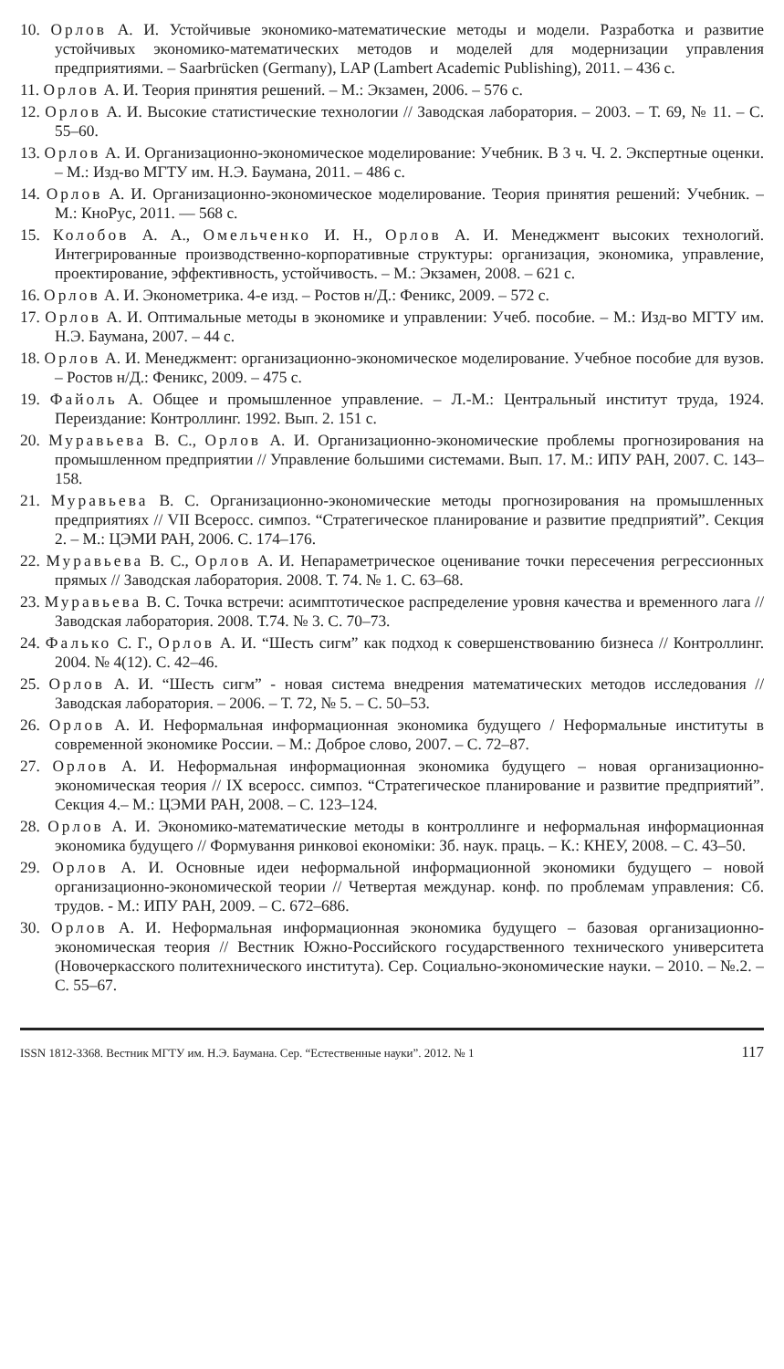10. Орлов А. И. Устойчивые экономико-математические методы и модели. Разработка и развитие устойчивых экономико-математических методов и моделей для модернизации управления предприятиями. – Saarbrücken (Germany), LAP (Lambert Academic Publishing), 2011. – 436 с.
11. Орлов А. И. Теория принятия решений. – М.: Экзамен, 2006. – 576 с.
12. Орлов А. И. Высокие статистические технологии // Заводская лаборатория. – 2003. – Т. 69, № 11. – С. 55–60.
13. Орлов А. И. Организационно-экономическое моделирование: Учебник. В 3 ч. Ч. 2. Экспертные оценки. – М.: Изд-во МГТУ им. Н.Э. Баумана, 2011. – 486 с.
14. Орлов А. И. Организационно-экономическое моделирование. Теория принятия решений: Учебник. – М.: КноРус, 2011. — 568 с.
15. Колобов А. А., Омельченко И. Н., Орлов А. И. Менеджмент высоких технологий. Интегрированные производственно-корпоративные структуры: организация, экономика, управление, проектирование, эффективность, устойчивость. – М.: Экзамен, 2008. – 621 с.
16. Орлов А. И. Эконометрика. 4-е изд. – Ростов н/Д.: Феникс, 2009. – 572 с.
17. Орлов А. И. Оптимальные методы в экономике и управлении: Учеб. пособие. – М.: Изд-во МГТУ им. Н.Э. Баумана, 2007. – 44 с.
18. Орлов А. И. Менеджмент: организационно-экономическое моделирование. Учебное пособие для вузов. – Ростов н/Д.: Феникс, 2009. – 475 с.
19. Файоль А. Общее и промышленное управление. – Л.-М.: Центральный институт труда, 1924. Переиздание: Контроллинг. 1992. Вып. 2. 151 с.
20. Муравьева В. С., Орлов А. И. Организационно-экономические проблемы прогнозирования на промышленном предприятии // Управление большими системами. Вып. 17. М.: ИПУ РАН, 2007. С. 143–158.
21. Муравьева В. С. Организационно-экономические методы прогнозирования на промышленных предприятиях // VII Всеросс. симпоз. “Стратегическое планирование и развитие предприятий”. Секция 2. – М.: ЦЭМИ РАН, 2006. С. 174–176.
22. Муравьева В. С., Орлов А. И. Непараметрическое оценивание точки пересечения регрессионных прямых // Заводская лаборатория. 2008. Т. 74. № 1. С. 63–68.
23. Муравьева В. С. Точка встречи: асимптотическое распределение уровня качества и временного лага // Заводская лаборатория. 2008. Т.74. № 3. С. 70–73.
24. Фалько С. Г., Орлов А. И. “Шесть сигм” как подход к совершенствованию бизнеса // Контроллинг. 2004. № 4(12). С. 42–46.
25. Орлов А. И. “Шесть сигм” - новая система внедрения математических методов исследования // Заводская лаборатория. – 2006. – Т. 72, № 5. – С. 50–53.
26. Орлов А. И. Неформальная информационная экономика будущего / Неформальные институты в современной экономике России. – М.: Доброе слово, 2007. – С. 72–87.
27. Орлов А. И. Неформальная информационная экономика будущего – новая организационно-экономическая теория // IX всеросс. симпоз. “Стратегическое планирование и развитие предприятий”. Секция 4.– М.: ЦЭМИ РАН, 2008. – С. 123–124.
28. Орлов А. И. Экономико-математические методы в контроллинге и неформальная информационная экономика будущего // Формування ринковоі економіки: Зб. наук. праць. – К.: КНЕУ, 2008. – С. 43–50.
29. Орлов А. И. Основные идеи неформальной информационной экономики будущего – новой организационно-экономической теории // Четвертая междунар. конф. по проблемам управления: Сб. трудов. - М.: ИПУ РАН, 2009. – С. 672–686.
30. Орлов А. И. Неформальная информационная экономика будущего – базовая организационно-экономическая теория // Вестник Южно-Российского государственного технического университета (Новочеркасского политехнического института). Сер. Социально-экономические науки. – 2010. – №.2. – С. 55–67.
ISSN 1812-3368. Вестник МГТУ им. Н.Э. Баумана. Сер. “Естественные науки”. 2012. № 1 117